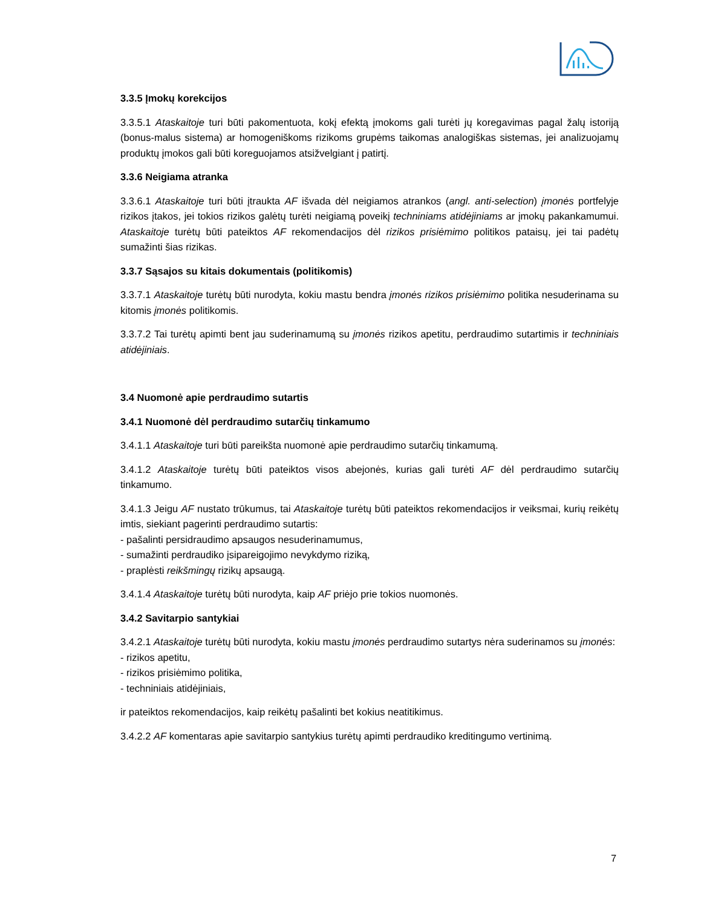3.3.5 Įmokų korekcijos
3.3.5.1 Ataskaitoje turi būti pakomentuota, kokį efektą įmokoms gali turėti jų koregavimas pagal žalų istoriją (bonus-malus sistema) ar homogeniškoms rizikoms grupėms taikomas analogiškas sistemas, jei analizuojamų produktų įmokos gali būti koreguojamos atsižvelgiant į patirtį.
3.3.6 Neigiama atranka
3.3.6.1 Ataskaitoje turi būti įtraukta AF išvada dėl neigiamos atrankos (angl. anti-selection) įmonės portfelyje rizikos įtakos, jei tokios rizikos galėtų turėti neigiamą poveikį techniniams atidėjiniams ar įmokų pakankamumui. Ataskaitoje turėtų būti pateiktos AF rekomendacijos dėl rizikos prisiėmimo politikos pataisų, jei tai padėtų sumažinti šias rizikas.
3.3.7 Sąsajos su kitais dokumentais (politikomis)
3.3.7.1 Ataskaitoje turėtų būti nurodyta, kokiu mastu bendra įmonės rizikos prisiėmimo politika nesuderinama su kitomis įmonės politikomis.
3.3.7.2 Tai turėtų apimti bent jau suderinamumą su įmonės rizikos apetitu, perdraudimo sutartimis ir techniniais atidėjiniais.
3.4 Nuomonė apie perdraudimo sutartis
3.4.1 Nuomonė dėl perdraudimo sutarčių tinkamumo
3.4.1.1 Ataskaitoje turi būti pareikšta nuomonė apie perdraudimo sutarčių tinkamumą.
3.4.1.2 Ataskaitoje turėtų būti pateiktos visos abejonės, kurias gali turėti AF dėl perdraudimo sutarčių tinkamumo.
3.4.1.3 Jeigu AF nustato trūkumus, tai Ataskaitoje turėtų būti pateiktos rekomendacijos ir veiksmai, kurių reikėtų imtis, siekiant pagerinti perdraudimo sutartis:
- pašalinti persidraudimo apsaugos nesuderinamumus,
- sumažinti perdraudiko įsipareigojimo nevykdymo riziką,
- praplėsti reikšmingų rizikų apsaugą.
3.4.1.4 Ataskaitoje turėtų būti nurodyta, kaip AF priėjo prie tokios nuomonės.
3.4.2 Savitarpio santykiai
3.4.2.1 Ataskaitoje turėtų būti nurodyta, kokiu mastu įmonės perdraudimo sutartys nėra suderinamos su įmonės:
- rizikos apetitu,
- rizikos prisiėmimo politika,
- techniniais atidėjiniais,
ir pateiktos rekomendacijos, kaip reikėtų pašalinti bet kokius neatitikimus.
3.4.2.2 AF komentaras apie savitarpio santykius turėtų apimti perdraudiko kreditingumo vertinimą.
7